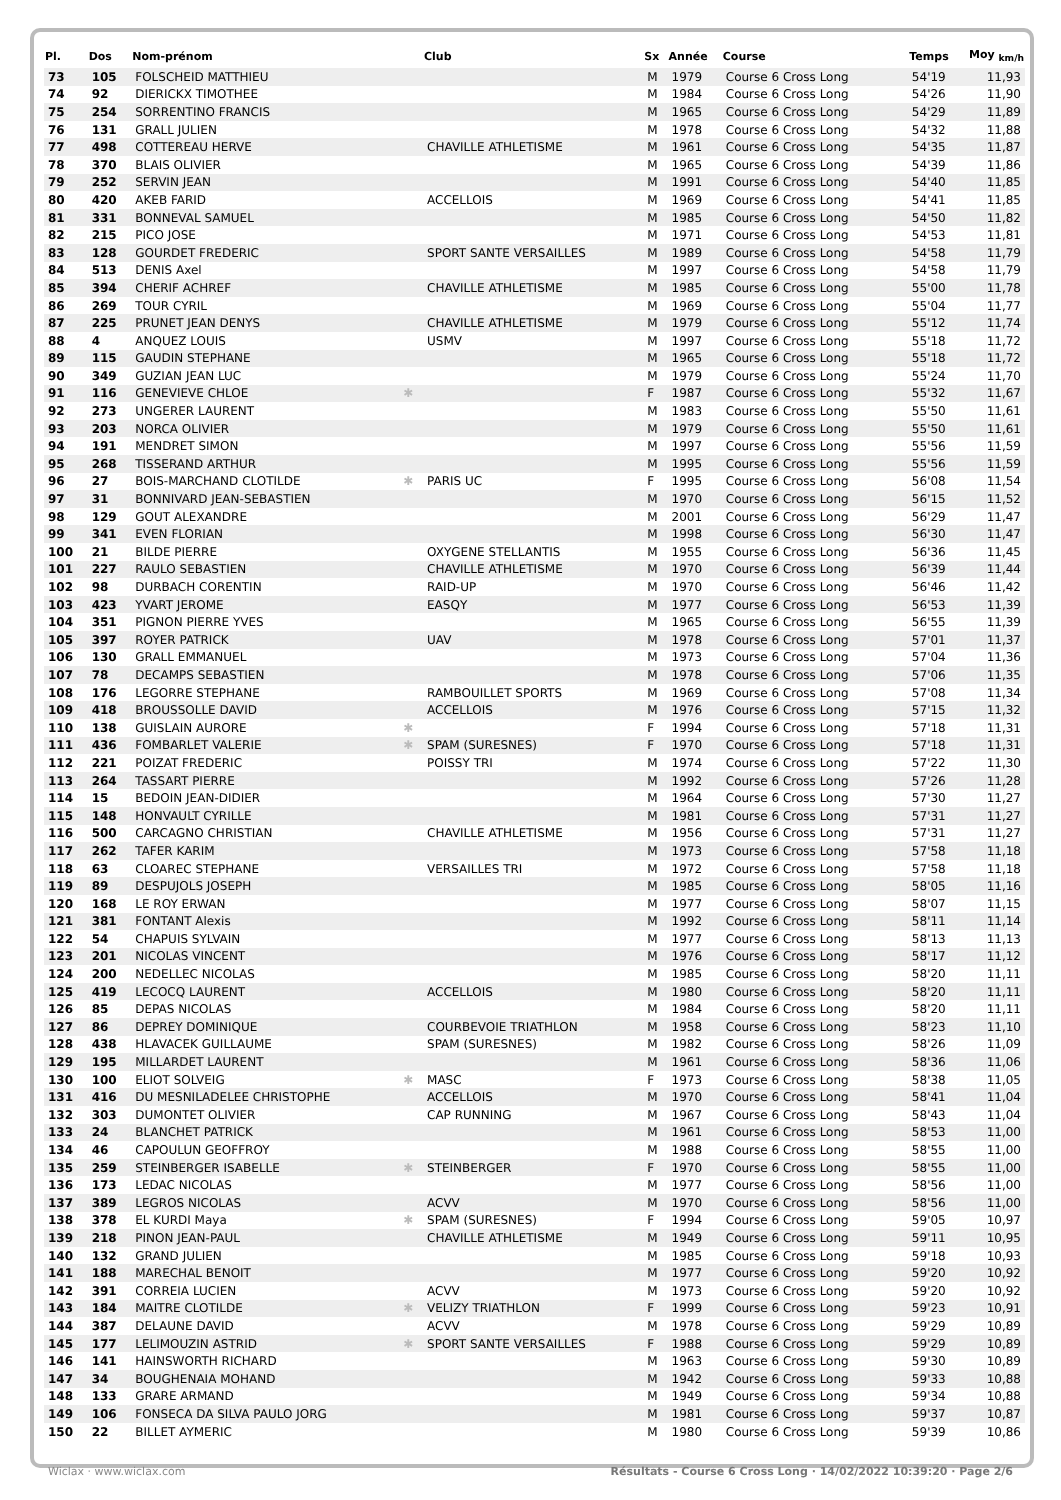| Pl. | Dos | Nom-prénom | | Club | Sx | Année | Course | Temps | Moy <sub>km/h</sub> |
| --- | --- | --- | --- | --- | --- | --- | --- | --- | --- |
| 73 | 105 | FOLSCHEID MATTHIEU | | | M | 1979 | Course 6 Cross Long | 54'19 | 11,93 |
| 74 | 92 | DIERICKX TIMOTHEE | | | M | 1984 | Course 6 Cross Long | 54'26 | 11,90 |
| 75 | 254 | SORRENTINO FRANCIS | | | M | 1965 | Course 6 Cross Long | 54'29 | 11,89 |
| 76 | 131 | GRALL JULIEN | | | M | 1978 | Course 6 Cross Long | 54'32 | 11,88 |
| 77 | 498 | COTTEREAU HERVE | | CHAVILLE ATHLETISME | M | 1961 | Course 6 Cross Long | 54'35 | 11,87 |
| 78 | 370 | BLAIS OLIVIER | | | M | 1965 | Course 6 Cross Long | 54'39 | 11,86 |
| 79 | 252 | SERVIN JEAN | | | M | 1991 | Course 6 Cross Long | 54'40 | 11,85 |
| 80 | 420 | AKEB FARID | | ACCELLOIS | M | 1969 | Course 6 Cross Long | 54'41 | 11,85 |
| 81 | 331 | BONNEVAL SAMUEL | | | M | 1985 | Course 6 Cross Long | 54'50 | 11,82 |
| 82 | 215 | PICO JOSE | | | M | 1971 | Course 6 Cross Long | 54'53 | 11,81 |
| 83 | 128 | GOURDET FREDERIC | | SPORT SANTE VERSAILLES | M | 1989 | Course 6 Cross Long | 54'58 | 11,79 |
| 84 | 513 | DENIS Axel | | | M | 1997 | Course 6 Cross Long | 54'58 | 11,79 |
| 85 | 394 | CHERIF ACHREF | | CHAVILLE ATHLETISME | M | 1985 | Course 6 Cross Long | 55'00 | 11,78 |
| 86 | 269 | TOUR CYRIL | | | M | 1969 | Course 6 Cross Long | 55'04 | 11,77 |
| 87 | 225 | PRUNET JEAN DENYS | | CHAVILLE ATHLETISME | M | 1979 | Course 6 Cross Long | 55'12 | 11,74 |
| 88 | 4 | ANQUEZ LOUIS | | USMV | M | 1997 | Course 6 Cross Long | 55'18 | 11,72 |
| 89 | 115 | GAUDIN STEPHANE | | | M | 1965 | Course 6 Cross Long | 55'18 | 11,72 |
| 90 | 349 | GUZIAN JEAN LUC | | | M | 1979 | Course 6 Cross Long | 55'24 | 11,70 |
| 91 | 116 | GENEVIEVE CHLOE | ✱ | | F | 1987 | Course 6 Cross Long | 55'32 | 11,67 |
| 92 | 273 | UNGERER LAURENT | | | M | 1983 | Course 6 Cross Long | 55'50 | 11,61 |
| 93 | 203 | NORCA OLIVIER | | | M | 1979 | Course 6 Cross Long | 55'50 | 11,61 |
| 94 | 191 | MENDRET SIMON | | | M | 1997 | Course 6 Cross Long | 55'56 | 11,59 |
| 95 | 268 | TISSERAND ARTHUR | | | M | 1995 | Course 6 Cross Long | 55'56 | 11,59 |
| 96 | 27 | BOIS-MARCHAND CLOTILDE | ✱ | PARIS UC | F | 1995 | Course 6 Cross Long | 56'08 | 11,54 |
| 97 | 31 | BONNIVARD JEAN-SEBASTIEN | | | M | 1970 | Course 6 Cross Long | 56'15 | 11,52 |
| 98 | 129 | GOUT ALEXANDRE | | | M | 2001 | Course 6 Cross Long | 56'29 | 11,47 |
| 99 | 341 | EVEN FLORIAN | | | M | 1998 | Course 6 Cross Long | 56'30 | 11,47 |
| 100 | 21 | BILDE PIERRE | | OXYGENE STELLANTIS | M | 1955 | Course 6 Cross Long | 56'36 | 11,45 |
| 101 | 227 | RAULO SEBASTIEN | | CHAVILLE ATHLETISME | M | 1970 | Course 6 Cross Long | 56'39 | 11,44 |
| 102 | 98 | DURBACH CORENTIN | | RAID-UP | M | 1970 | Course 6 Cross Long | 56'46 | 11,42 |
| 103 | 423 | YVART JEROME | | EASQY | M | 1977 | Course 6 Cross Long | 56'53 | 11,39 |
| 104 | 351 | PIGNON PIERRE YVES | | | M | 1965 | Course 6 Cross Long | 56'55 | 11,39 |
| 105 | 397 | ROYER PATRICK | | UAV | M | 1978 | Course 6 Cross Long | 57'01 | 11,37 |
| 106 | 130 | GRALL EMMANUEL | | | M | 1973 | Course 6 Cross Long | 57'04 | 11,36 |
| 107 | 78 | DECAMPS SEBASTIEN | | | M | 1978 | Course 6 Cross Long | 57'06 | 11,35 |
| 108 | 176 | LEGORRE STEPHANE | | RAMBOUILLET SPORTS | M | 1969 | Course 6 Cross Long | 57'08 | 11,34 |
| 109 | 418 | BROUSSOLLE DAVID | | ACCELLOIS | M | 1976 | Course 6 Cross Long | 57'15 | 11,32 |
| 110 | 138 | GUISLAIN AURORE | ✱ | | F | 1994 | Course 6 Cross Long | 57'18 | 11,31 |
| 111 | 436 | FOMBARLET VALERIE | ✱ | SPAM (SURESNES) | F | 1970 | Course 6 Cross Long | 57'18 | 11,31 |
| 112 | 221 | POIZAT FREDERIC | | POISSY TRI | M | 1974 | Course 6 Cross Long | 57'22 | 11,30 |
| 113 | 264 | TASSART PIERRE | | | M | 1992 | Course 6 Cross Long | 57'26 | 11,28 |
| 114 | 15 | BEDOIN JEAN-DIDIER | | | M | 1964 | Course 6 Cross Long | 57'30 | 11,27 |
| 115 | 148 | HONVAULT CYRILLE | | | M | 1981 | Course 6 Cross Long | 57'31 | 11,27 |
| 116 | 500 | CARCAGNO CHRISTIAN | | CHAVILLE ATHLETISME | M | 1956 | Course 6 Cross Long | 57'31 | 11,27 |
| 117 | 262 | TAFER KARIM | | | M | 1973 | Course 6 Cross Long | 57'58 | 11,18 |
| 118 | 63 | CLOAREC STEPHANE | | VERSAILLES TRI | M | 1972 | Course 6 Cross Long | 57'58 | 11,18 |
| 119 | 89 | DESPUJOLS JOSEPH | | | M | 1985 | Course 6 Cross Long | 58'05 | 11,16 |
| 120 | 168 | LE ROY ERWAN | | | M | 1977 | Course 6 Cross Long | 58'07 | 11,15 |
| 121 | 381 | FONTANT Alexis | | | M | 1992 | Course 6 Cross Long | 58'11 | 11,14 |
| 122 | 54 | CHAPUIS SYLVAIN | | | M | 1977 | Course 6 Cross Long | 58'13 | 11,13 |
| 123 | 201 | NICOLAS VINCENT | | | M | 1976 | Course 6 Cross Long | 58'17 | 11,12 |
| 124 | 200 | NEDELLEC NICOLAS | | | M | 1985 | Course 6 Cross Long | 58'20 | 11,11 |
| 125 | 419 | LECOCQ LAURENT | | ACCELLOIS | M | 1980 | Course 6 Cross Long | 58'20 | 11,11 |
| 126 | 85 | DEPAS NICOLAS | | | M | 1984 | Course 6 Cross Long | 58'20 | 11,11 |
| 127 | 86 | DEPREY DOMINIQUE | | COURBEVOIE TRIATHLON | M | 1958 | Course 6 Cross Long | 58'23 | 11,10 |
| 128 | 438 | HLAVACEK GUILLAUME | | SPAM (SURESNES) | M | 1982 | Course 6 Cross Long | 58'26 | 11,09 |
| 129 | 195 | MILLARDET LAURENT | | | M | 1961 | Course 6 Cross Long | 58'36 | 11,06 |
| 130 | 100 | ELIOT SOLVEIG | ✱ | MASC | F | 1973 | Course 6 Cross Long | 58'38 | 11,05 |
| 131 | 416 | DU MESNILADELEE CHRISTOPHE | | ACCELLOIS | M | 1970 | Course 6 Cross Long | 58'41 | 11,04 |
| 132 | 303 | DUMONTET OLIVIER | | CAP RUNNING | M | 1967 | Course 6 Cross Long | 58'43 | 11,04 |
| 133 | 24 | BLANCHET PATRICK | | | M | 1961 | Course 6 Cross Long | 58'53 | 11,00 |
| 134 | 46 | CAPOULUN GEOFFROY | | | M | 1988 | Course 6 Cross Long | 58'55 | 11,00 |
| 135 | 259 | STEINBERGER ISABELLE | ✱ | STEINBERGER | F | 1970 | Course 6 Cross Long | 58'55 | 11,00 |
| 136 | 173 | LEDAC NICOLAS | | | M | 1977 | Course 6 Cross Long | 58'56 | 11,00 |
| 137 | 389 | LEGROS NICOLAS | | ACVV | M | 1970 | Course 6 Cross Long | 58'56 | 11,00 |
| 138 | 378 | EL KURDI Maya | ✱ | SPAM (SURESNES) | F | 1994 | Course 6 Cross Long | 59'05 | 10,97 |
| 139 | 218 | PINON JEAN-PAUL | | CHAVILLE ATHLETISME | M | 1949 | Course 6 Cross Long | 59'11 | 10,95 |
| 140 | 132 | GRAND JULIEN | | | M | 1985 | Course 6 Cross Long | 59'18 | 10,93 |
| 141 | 188 | MARECHAL BENOIT | | | M | 1977 | Course 6 Cross Long | 59'20 | 10,92 |
| 142 | 391 | CORREIA LUCIEN | | ACVV | M | 1973 | Course 6 Cross Long | 59'20 | 10,92 |
| 143 | 184 | MAITRE CLOTILDE | ✱ | VELIZY TRIATHLON | F | 1999 | Course 6 Cross Long | 59'23 | 10,91 |
| 144 | 387 | DELAUNE DAVID | | ACVV | M | 1978 | Course 6 Cross Long | 59'29 | 10,89 |
| 145 | 177 | LELIMOUZIN ASTRID | ✱ | SPORT SANTE VERSAILLES | F | 1988 | Course 6 Cross Long | 59'29 | 10,89 |
| 146 | 141 | HAINSWORTH RICHARD | | | M | 1963 | Course 6 Cross Long | 59'30 | 10,89 |
| 147 | 34 | BOUGHENAIA MOHAND | | | M | 1942 | Course 6 Cross Long | 59'33 | 10,88 |
| 148 | 133 | GRARE ARMAND | | | M | 1949 | Course 6 Cross Long | 59'34 | 10,88 |
| 149 | 106 | FONSECA DA SILVA PAULO JORG | | | M | 1981 | Course 6 Cross Long | 59'37 | 10,87 |
| 150 | 22 | BILLET AYMERIC | | | M | 1980 | Course 6 Cross Long | 59'39 | 10,86 |
Wiclax · www.wiclax.com Résultats - Course 6 Cross Long · 14/02/2022 10:39:20 · Page 2/6